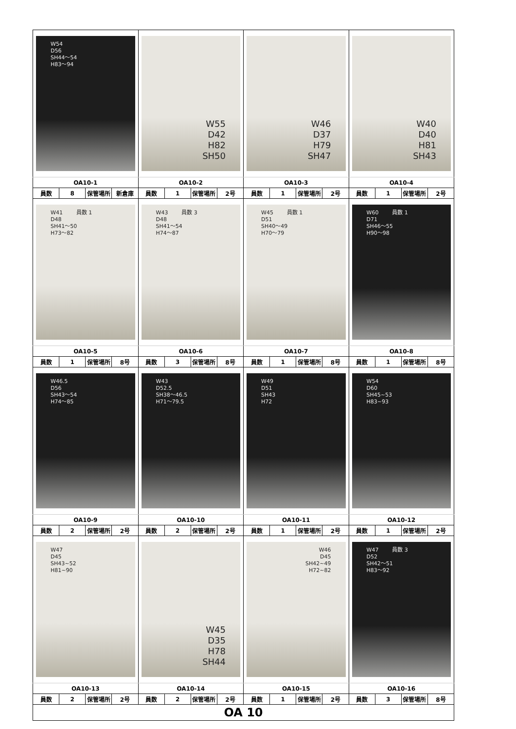| W54 D56 SH44～54 H83～94 | | | | W55 D42 H82 SH50 | | | | W46 D37 H79 SH47 | | | | W40 D40 H81 SH43 | | | |
| OA10-1 | | | | OA10-2 | | | | OA10-3 | | | | OA10-4 | | | |
| 員数 | 8 | 保管場所 | 新倉庫 | 員数 | 1 | 保管場所 | 2号 | 員数 | 1 | 保管場所 | 2号 | 員数 | 1 | 保管場所 | 2号 |
| W41 員数 1 D48 SH41～50 H73～82 | | | | W43 員数 3 D48 SH41～54 H74～87 | | | | W45 員数 1 D51 SH40～49 H70～79 | | | | W60 員数 1 D71 SH46～55 H90～98 | | | |
| OA10-5 | | | | OA10-6 | | | | OA10-7 | | | | OA10-8 | | | |
| 員数 | 1 | 保管場所 | 8号 | 員数 | 3 | 保管場所 | 8号 | 員数 | 1 | 保管場所 | 8号 | 員数 | 1 | 保管場所 | 8号 |
| W46.5 D56 SH43～54 H74～85 | | | | W43 D52.5 SH38～46.5 H71～79.5 | | | | W49 D51 SH43 H72 | | | | W54 D60 SH45~53 H83~93 | | | |
| OA10-9 | | | | OA10-10 | | | | OA10-11 | | | | OA10-12 | | | |
| 員数 | 2 | 保管場所 | 2号 | 員数 | 2 | 保管場所 | 2号 | 員数 | 1 | 保管場所 | 2号 | 員数 | 1 | 保管場所 | 2号 |
| W47 D45 SH43~52 H81~90 | | | | W45 D35 H78 SH44 | | | | W46 D45 SH42~49 H72~82 | | | | W47 員数 3 D52 SH42～51 H83～92 | | | |
| OA10-13 | | | | OA10-14 | | | | OA10-15 | | | | OA10-16 | | | |
| 員数 | 2 | 保管場所 | 2号 | 員数 | 2 | 保管場所 | 2号 | 員数 | 1 | 保管場所 | 2号 | 員数 | 3 | 保管場所 | 8号 |
| OA 10 | | | | | | | | | | | | | | | |